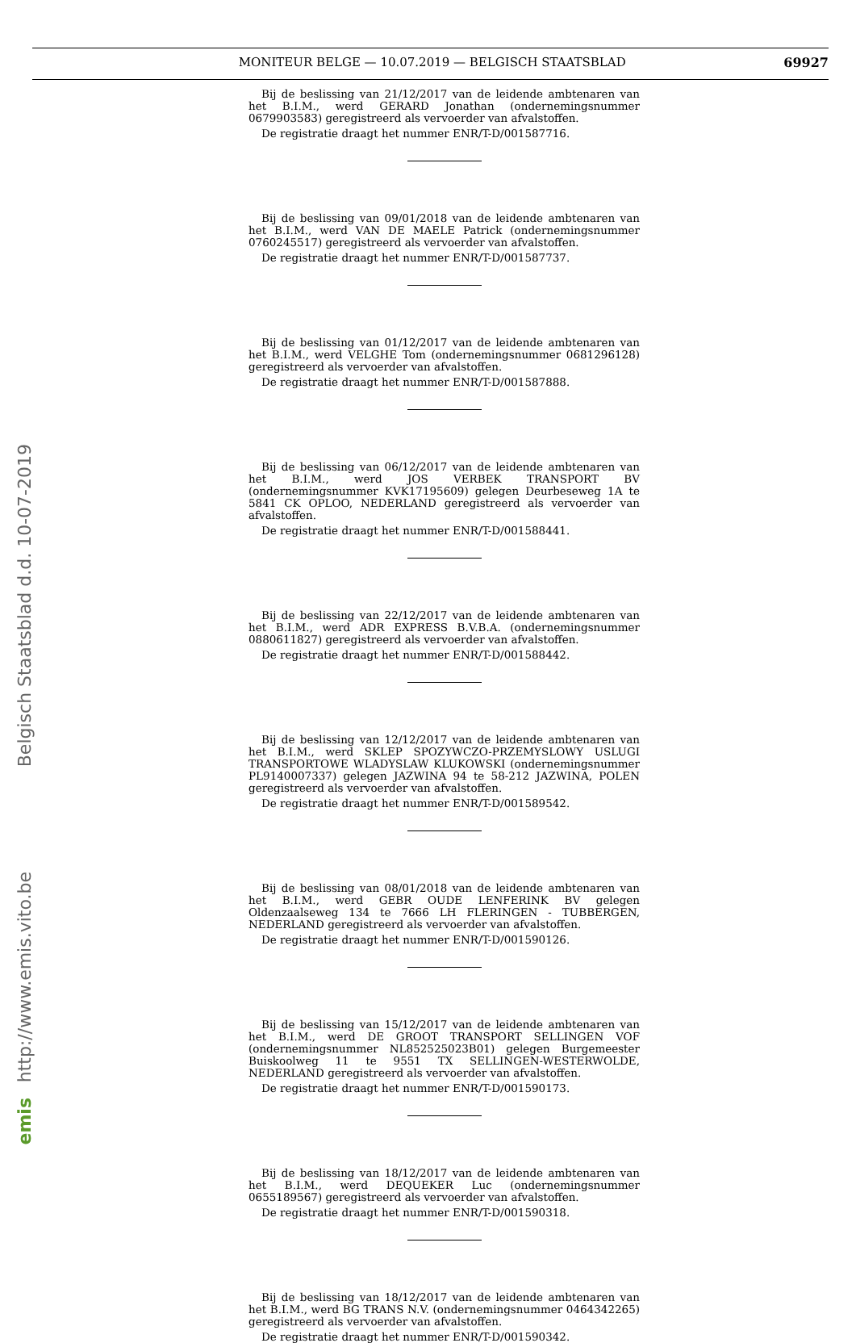MONITEUR BELGE — 10.07.2019 — BELGISCH STAATSBLAD 69927
Belgisch Staatsblad d.d. 10-07-2019
http://www.emis.vito.be
emis
Bij de beslissing van 21/12/2017 van de leidende ambtenaren van het B.I.M., werd GERARD Jonathan (ondernemingsnummer 0679903583) geregistreerd als vervoerder van afvalstoffen.
De registratie draagt het nummer ENR/T-D/001587716.
Bij de beslissing van 09/01/2018 van de leidende ambtenaren van het B.I.M., werd VAN DE MAELE Patrick (ondernemingsnummer 0760245517) geregistreerd als vervoerder van afvalstoffen.
De registratie draagt het nummer ENR/T-D/001587737.
Bij de beslissing van 01/12/2017 van de leidende ambtenaren van het B.I.M., werd VELGHE Tom (ondernemingsnummer 0681296128) geregistreerd als vervoerder van afvalstoffen.
De registratie draagt het nummer ENR/T-D/001587888.
Bij de beslissing van 06/12/2017 van de leidende ambtenaren van het B.I.M., werd JOS VERBEK TRANSPORT BV (ondernemingsnummer KVK17195609) gelegen Deurbeseweg 1A te 5841 CK OPLOO, NEDERLAND geregistreerd als vervoerder van afvalstoffen.
De registratie draagt het nummer ENR/T-D/001588441.
Bij de beslissing van 22/12/2017 van de leidende ambtenaren van het B.I.M., werd ADR EXPRESS B.V.B.A. (ondernemingsnummer 0880611827) geregistreerd als vervoerder van afvalstoffen.
De registratie draagt het nummer ENR/T-D/001588442.
Bij de beslissing van 12/12/2017 van de leidende ambtenaren van het B.I.M., werd SKLEP SPOZYWCZO-PRZEMYSLOWY USLUGI TRANSPORTOWE WLADYSLAW KLUKOWSKI (ondernemingsnummer PL9140007337) gelegen JAZWINA 94 te 58-212 JAZWINA, POLEN geregistreerd als vervoerder van afvalstoffen.
De registratie draagt het nummer ENR/T-D/001589542.
Bij de beslissing van 08/01/2018 van de leidende ambtenaren van het B.I.M., werd GEBR OUDE LENFERINK BV gelegen Oldenzaalseweg 134 te 7666 LH FLERINGEN - TUBBERGEN, NEDERLAND geregistreerd als vervoerder van afvalstoffen.
De registratie draagt het nummer ENR/T-D/001590126.
Bij de beslissing van 15/12/2017 van de leidende ambtenaren van het B.I.M., werd DE GROOT TRANSPORT SELLINGEN VOF (ondernemingsnummer NL852525023B01) gelegen Burgemeester Buiskoolweg 11 te 9551 TX SELLINGEN-WESTERWOLDE, NEDERLAND geregistreerd als vervoerder van afvalstoffen.
De registratie draagt het nummer ENR/T-D/001590173.
Bij de beslissing van 18/12/2017 van de leidende ambtenaren van het B.I.M., werd DEQUEKER Luc (ondernemingsnummer 0655189567) geregistreerd als vervoerder van afvalstoffen.
De registratie draagt het nummer ENR/T-D/001590318.
Bij de beslissing van 18/12/2017 van de leidende ambtenaren van het B.I.M., werd BG TRANS N.V. (ondernemingsnummer 0464342265) geregistreerd als vervoerder van afvalstoffen.
De registratie draagt het nummer ENR/T-D/001590342.